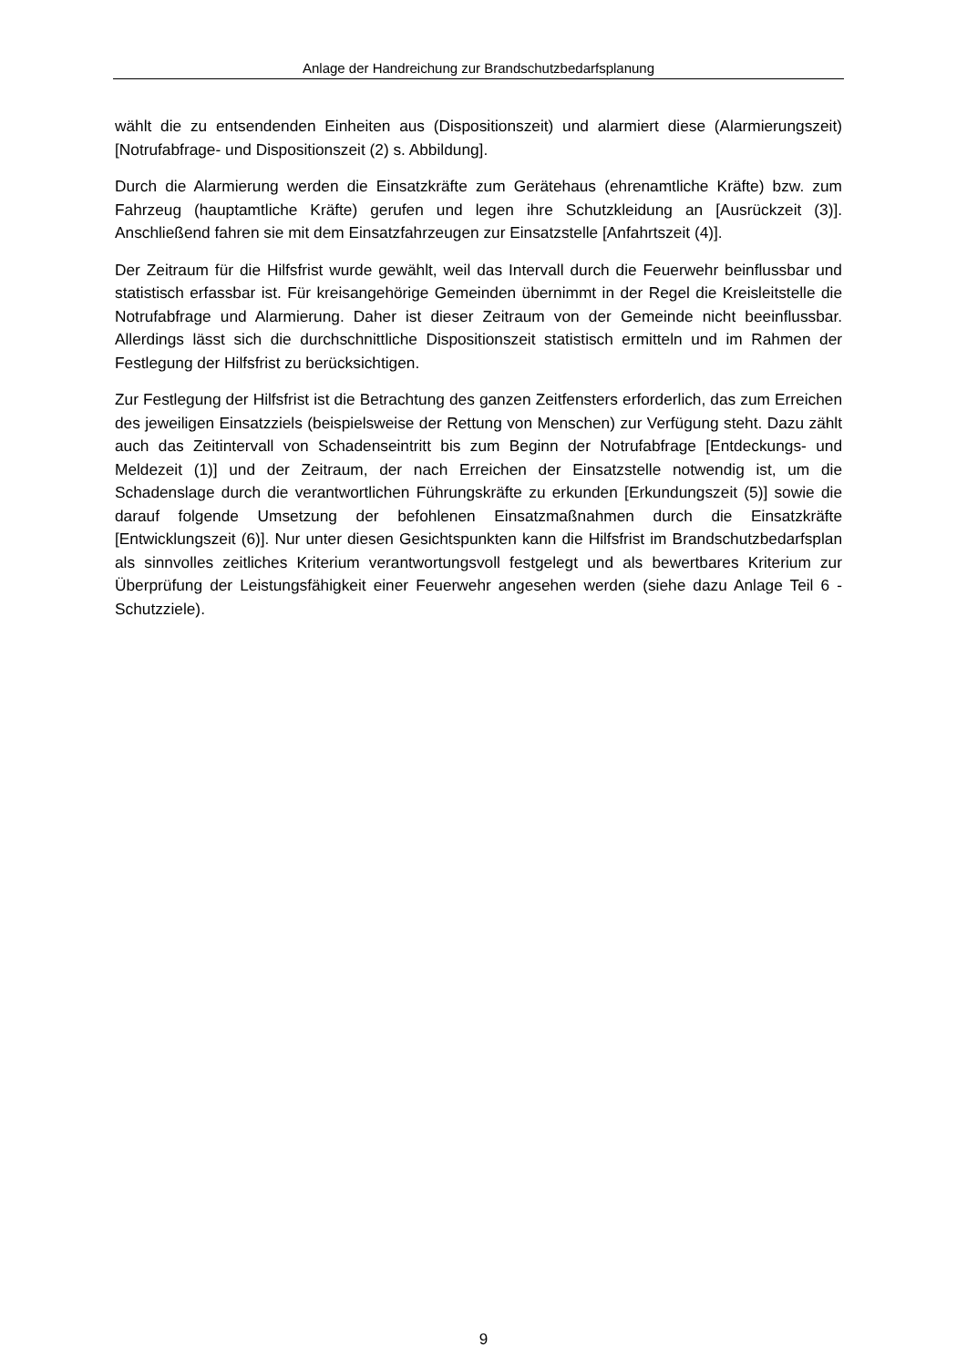Anlage der Handreichung zur Brandschutzbedarfsplanung
wählt die zu entsendenden Einheiten aus (Dispositionszeit) und alarmiert diese (Alarmie­rungszeit) [Notrufabfrage- und Dispositionszeit (2) s. Abbildung].
Durch die Alarmierung werden die Einsatzkräfte zum Gerätehaus (ehrenamtliche Kräfte) bzw. zum Fahrzeug (hauptamtliche Kräfte) gerufen und legen ihre Schutzkleidung an [Ausrückzeit (3)]. Anschließend fahren sie mit dem Einsatzfahrzeugen zur Einsatzstelle [Anfahrtszeit (4)].
Der Zeitraum für die Hilfsfrist wurde gewählt, weil das Intervall durch die Feuerwehr bein­flussbar und statistisch erfassbar ist. Für kreisangehörige Gemeinden übernimmt in der Regel die Kreisleitstelle die Notrufabfrage und Alarmierung. Daher ist dieser Zeitraum von der Gemeinde nicht beeinflussbar. Allerdings lässt sich die durchschnittliche Disposi­tionszeit statistisch ermitteln und im Rahmen der Festlegung der Hilfsfrist zu berücksich­tigen.
Zur Festlegung der Hilfsfrist ist die Betrachtung des ganzen Zeitfensters erforderlich, das zum Erreichen des jeweiligen Einsatzziels (beispielsweise der Rettung von Menschen) zur Verfügung steht. Dazu zählt auch das Zeitintervall von Schadenseintritt bis zum Be­ginn der Notrufabfrage [Entdeckungs- und Meldezeit (1)] und der Zeitraum, der nach Er­reichen der Einsatzstelle notwendig ist, um die Schadenslage durch die verantwortlichen Führungskräfte zu erkunden [Erkundungszeit (5)] sowie die darauf folgende Umsetzung der befohlenen Einsatzmaßnahmen durch die Einsatzkräfte [Entwicklungszeit (6)]. Nur unter diesen Gesichtspunkten kann die Hilfsfrist im Brandschutzbedarfsplan als sinnvol­les zeitliches Kriterium verantwortungsvoll festgelegt und als bewertbares Kriterium zur Überprüfung der Leistungsfähigkeit einer Feuerwehr angesehen werden (siehe dazu Anlage Teil 6 - Schutzziele).
9